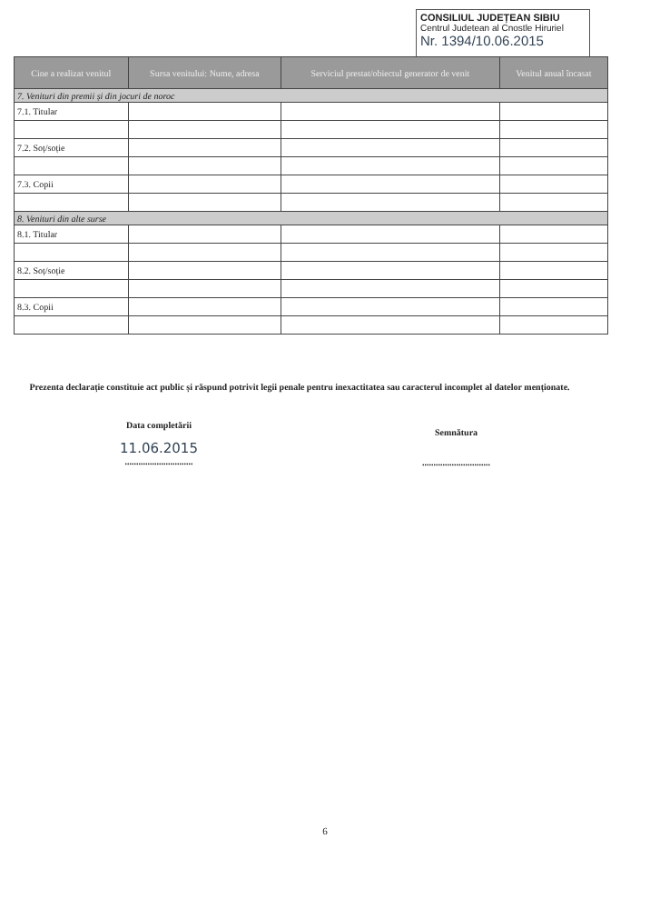CONSILIUL JUDEȚEAN SIBIU
Centrul Judetean al Cnostle Hiruriel
Nr. 1394/10.06.2015
| Cine a realizat venitul | Sursa venitului: Nume, adresa | Serviciul prestat/obiectul generator de venit | Venitul anual încasat |
| --- | --- | --- | --- |
| 7. Venituri din premii și din jocuri de noroc | | | |
| 7.1. Titular | | | |
| 7.2. Soț/soție | | | |
| 7.3. Copii | | | |
| 8. Venituri din alte surse | | | |
| 8.1. Titular | | | |
| 8.2. Soț/soție | | | |
| 8.3. Copii | | | |
Prezenta declarație constituie act public și răspund potrivit legii penale pentru inexactitatea sau caracterul incomplet al datelor menționate.
Data completării
11.06.2015
..............................
Semnătura
..............................
6